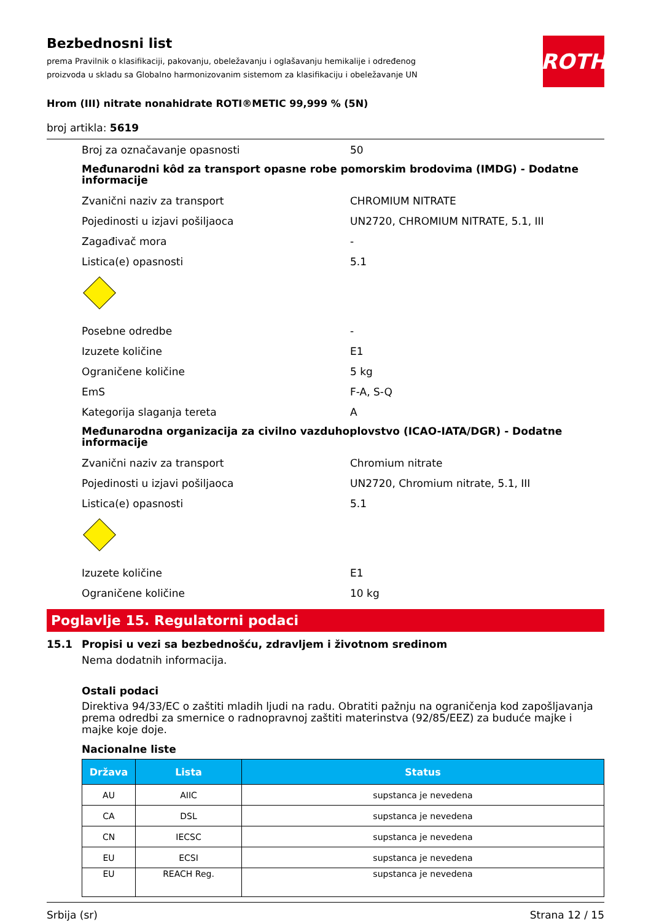Bezbednosni list
prema Pravilnik o klasifikaciji, pakovanju, obeležavanju i oglašavanju hemikalije i određenog proizvoda u skladu sa Globalno harmonizovanim sistemom za klasifikaciju i obeležavanje UN
ROTH
Hrom (III) nitrate nonahidrate ROTI®METIC 99,999 % (5N)
broj artikla: 5619
Broj za označavanje opasnosti 50
Međunarodni kôd za transport opasne robe pomorskim brodovima (IMDG) - Dodatne informacije
Zvanični naziv za transport CHROMIUM NITRATE
Pojedinosti u izjavi pošiljaoca UN2720, CHROMIUM NITRATE, 5.1, III
Zagađivač mora -
Listica(e) opasnosti 5.1
Posebne odredbe -
Izuzete količine E1
Ograničene količine 5 kg
EmS F-A, S-Q
Kategorija slaganja tereta A
Međunarodna organizacija za civilno vazduhoplovstvo (ICAO-IATA/DGR) - Dodatne informacije
Zvanični naziv za transport Chromium nitrate
Pojedinosti u izjavi pošiljaoca UN2720, Chromium nitrate, 5.1, III
Listica(e) opasnosti 5.1
Izuzete količine E1
Ograničene količine 10 kg
Poglavlje 15. Regulatorni podaci
15.1 Propisi u vezi sa bezbednošću, zdravljem i životnom sredinom
Nema dodatnih informacija.
Ostali podaci
Direktiva 94/33/EC o zaštiti mladih ljudi na radu. Obratiti pažnju na ograničenja kod zapošljavanja prema odredbi za smernice o radnopravnoj zaštiti materinstva (92/85/EEZ) za buduće majke i majke koje doje.
Nacionalne liste
| Država | Lista | Status |
| --- | --- | --- |
| AU | AIIC | supstanca je nevedena |
| CA | DSL | supstanca je nevedena |
| CN | IECSC | supstanca je nevedena |
| EU | ECSI | supstanca je nevedena |
| EU | REACH Reg. | supstanca je nevedena |
Srbija (sr) Strana 12 / 15